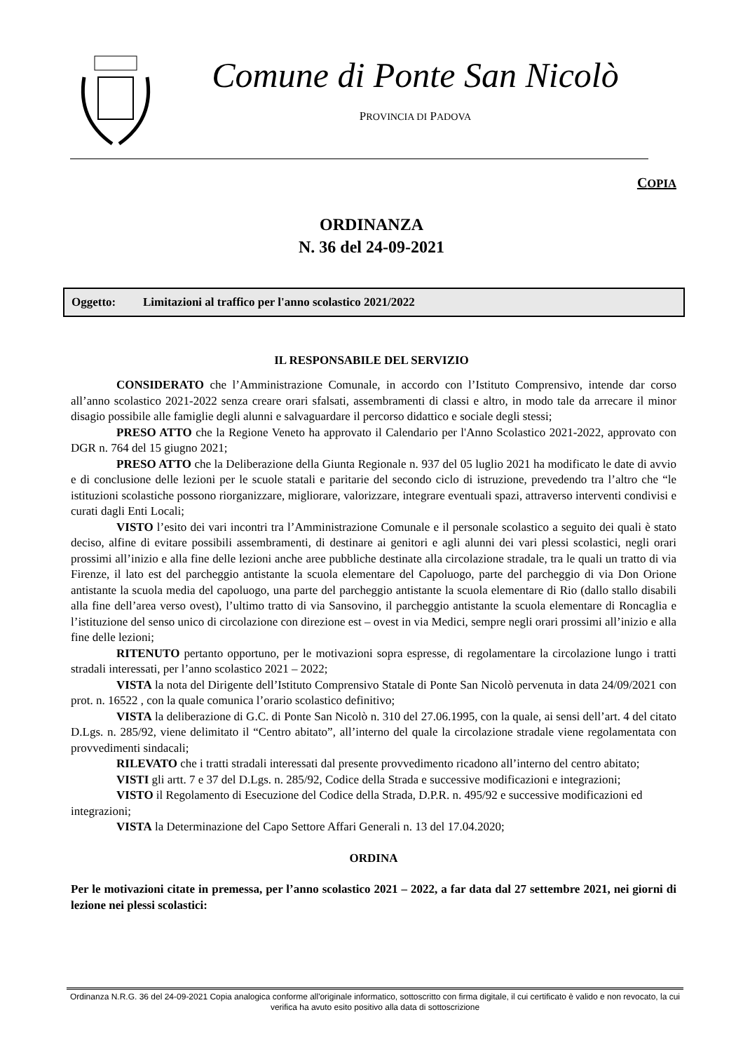Comune di Ponte San Nicolò
PROVINCIA DI PADOVA
COPIA
ORDINANZA
N. 36 del 24-09-2021
Oggetto: Limitazioni al traffico per l'anno scolastico 2021/2022
IL RESPONSABILE DEL SERVIZIO
CONSIDERATO che l’Amministrazione Comunale, in accordo con l’Istituto Comprensivo, intende dar corso all’anno scolastico 2021-2022 senza creare orari sfalsati, assembramenti di classi e altro, in modo tale da arrecare il minor disagio possibile alle famiglie degli alunni e salvaguardare il percorso didattico e sociale degli stessi;
PRESO ATTO che la Regione Veneto ha approvato il Calendario per l'Anno Scolastico 2021-2022, approvato con DGR n. 764 del 15 giugno 2021;
PRESO ATTO che la Deliberazione della Giunta Regionale n. 937 del 05 luglio 2021 ha modificato le date di avvio e di conclusione delle lezioni per le scuole statali e paritarie del secondo ciclo di istruzione, prevedendo tra l’altro che “le istituzioni scolastiche possono riorganizzare, migliorare, valorizzare, integrare eventuali spazi, attraverso interventi condivisi e curati dagli Enti Locali;
VISTO l’esito dei vari incontri tra l’Amministrazione Comunale e il personale scolastico a seguito dei quali è stato deciso, alfine di evitare possibili assembramenti, di destinare ai genitori e agli alunni dei vari plessi scolastici, negli orari prossimi all’inizio e alla fine delle lezioni anche aree pubbliche destinate alla circolazione stradale, tra le quali un tratto di via Firenze, il lato est del parcheggio antistante la scuola elementare del Capoluogo, parte del parcheggio di via Don Orione antistante la scuola media del capoluogo, una parte del parcheggio antistante la scuola elementare di Rio (dallo stallo disabili alla fine dell’area verso ovest), l’ultimo tratto di via Sansovino, il parcheggio antistante la scuola elementare di Roncaglia e l’istituzione del senso unico di circolazione con direzione est – ovest in via Medici, sempre negli orari prossimi all’inizio e alla fine delle lezioni;
RITENUTO pertanto opportuno, per le motivazioni sopra espresse, di regolamentare la circolazione lungo i tratti stradali interessati, per l’anno scolastico 2021 – 2022;
VISTA la nota del Dirigente dell’Istituto Comprensivo Statale di Ponte San Nicolò pervenuta in data 24/09/2021 con prot. n. 16522 , con la quale comunica l’orario scolastico definitivo;
VISTA la deliberazione di G.C. di Ponte San Nicolò n. 310 del 27.06.1995, con la quale, ai sensi dell’art. 4 del citato D.Lgs. n. 285/92, viene delimitato il “Centro abitato”, all’interno del quale la circolazione stradale viene regolamentata con provvedimenti sindacali;
RILEVATO che i tratti stradali interessati dal presente provvedimento ricadono all’interno del centro abitato;
VISTI gli artt. 7 e 37 del D.Lgs. n. 285/92, Codice della Strada e successive modificazioni e integrazioni;
VISTO il Regolamento di Esecuzione del Codice della Strada, D.P.R. n. 495/92 e successive modificazioni ed
integrazioni;
VISTA la Determinazione del Capo Settore Affari Generali n. 13 del 17.04.2020;
ORDINA
Per le motivazioni citate in premessa, per l’anno scolastico 2021 – 2022, a far data dal 27 settembre 2021, nei giorni di lezione nei plessi scolastici:
Ordinanza N.R.G. 36 del 24-09-2021 Copia analogica conforme all'originale informatico, sottoscritto con firma digitale, il cui certificato è valido e non revocato, la cui verifica ha avuto esito positivo alla data di sottoscrizione